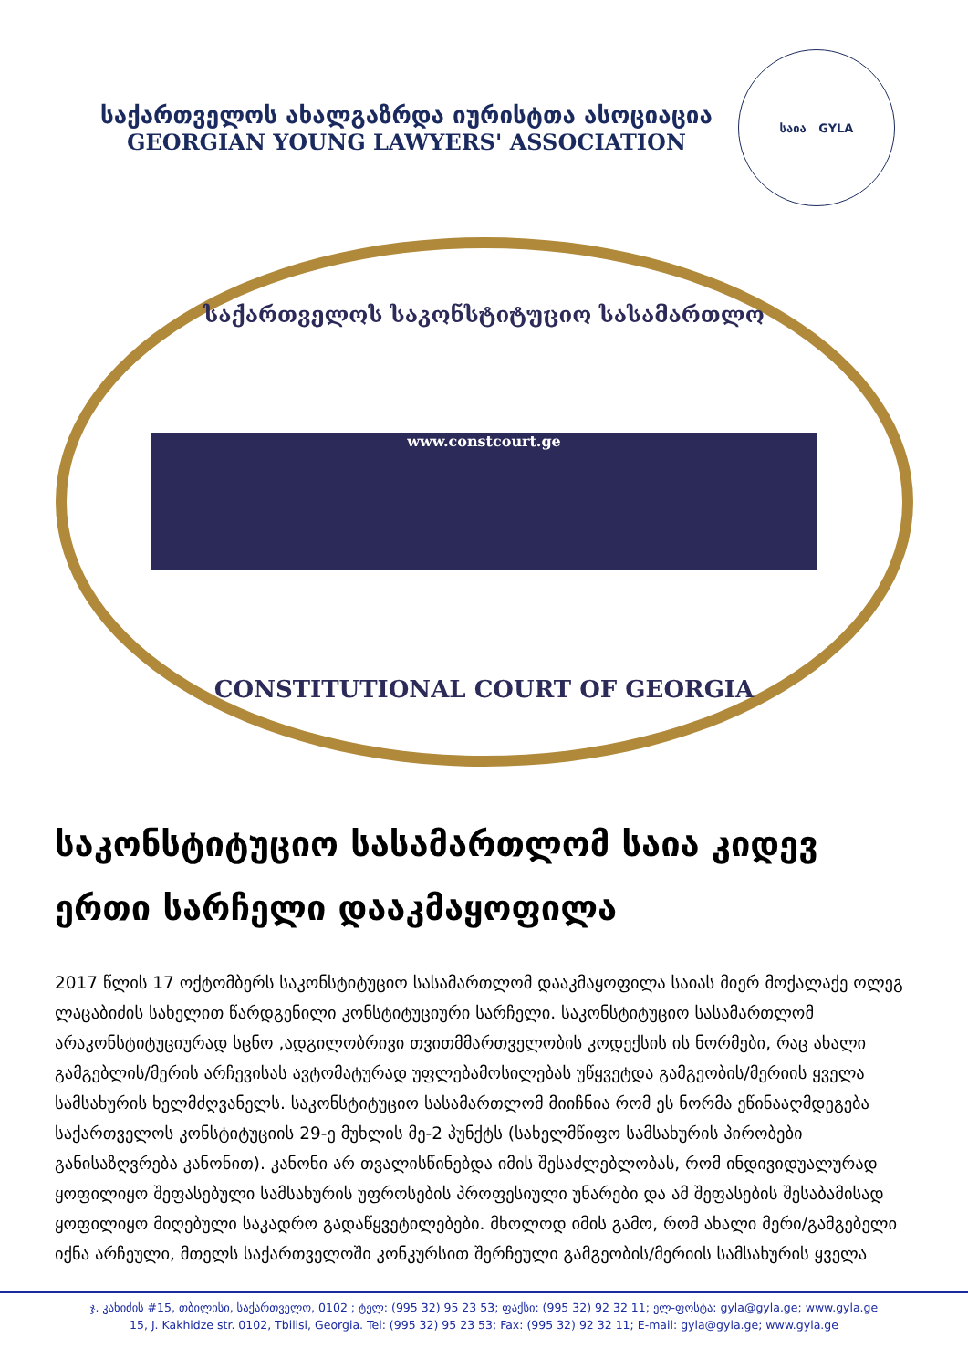საქართველოს ახალგაზრდა იურისტთა ასოციაცია
GEORGIAN YOUNG LAWYERS' ASSOCIATION
საია GYLA
საქართველოს საკონსტიტუციო სასამართლო
www.constcourt.ge
CONSTITUTIONAL COURT OF GEORGIA
საკონსტიტუციო სასამართლომ საია კიდევ ერთი სარჩელი დააკმაყოფილა
2017 წლის 17 ოქტომბერს საკონსტიტუციო სასამართლომ დააკმაყოფილა საიას მიერ მოქალაქე ოლეგ ლაცაბიძის სახელით წარდგენილი კონსტიტუციური სარჩელი. საკონსტიტუციო სასამართლომ არაკონსტიტუციურად სცნო ,ადგილობრივი თვითმმართველობის კოდექსის ის ნორმები, რაც ახალი გამგებლის/მერის არჩევისას ავტომატურად უფლებამოსილებას უწყვეტდა გამგეობის/მერიის ყველა სამსახურის ხელმძღვანელს. საკონსტიტუციო სასამართლომ მიიჩნია რომ ეს ნორმა ეწინააღმდეგება საქართველოს კონსტიტუციის 29-ე მუხლის მე-2 პუნქტს (სახელმწიფო სამსახურის პირობები განისაზღვრება კანონით). კანონი არ თვალისწინებდა იმის შესაძლებლობას, რომ ინდივიდუალურად ყოფილიყო შეფასებული სამსახურის უფროსების პროფესიული უნარები და ამ შეფასების შესაბამისად ყოფილიყო მიღებული საკადრო გადაწყვეტილებები. მხოლოდ იმის გამო, რომ ახალი მერი/გამგებელი იქნა არჩეული, მთელს საქართველოში კონკურსით შერჩეული გამგეობის/მერიის სამსახურის ყველა
ჯ. კახიძის #15, თბილისი, საქართველო, 0102 ; ტელ: (995 32) 95 23 53; ფაქსი: (995 32) 92 32 11; ელ-ფოსტა: gyla@gyla.ge; www.gyla.ge
15, J. Kakhidze str. 0102, Tbilisi, Georgia. Tel: (995 32) 95 23 53; Fax: (995 32) 92 32 11; E-mail: gyla@gyla.ge; www.gyla.ge